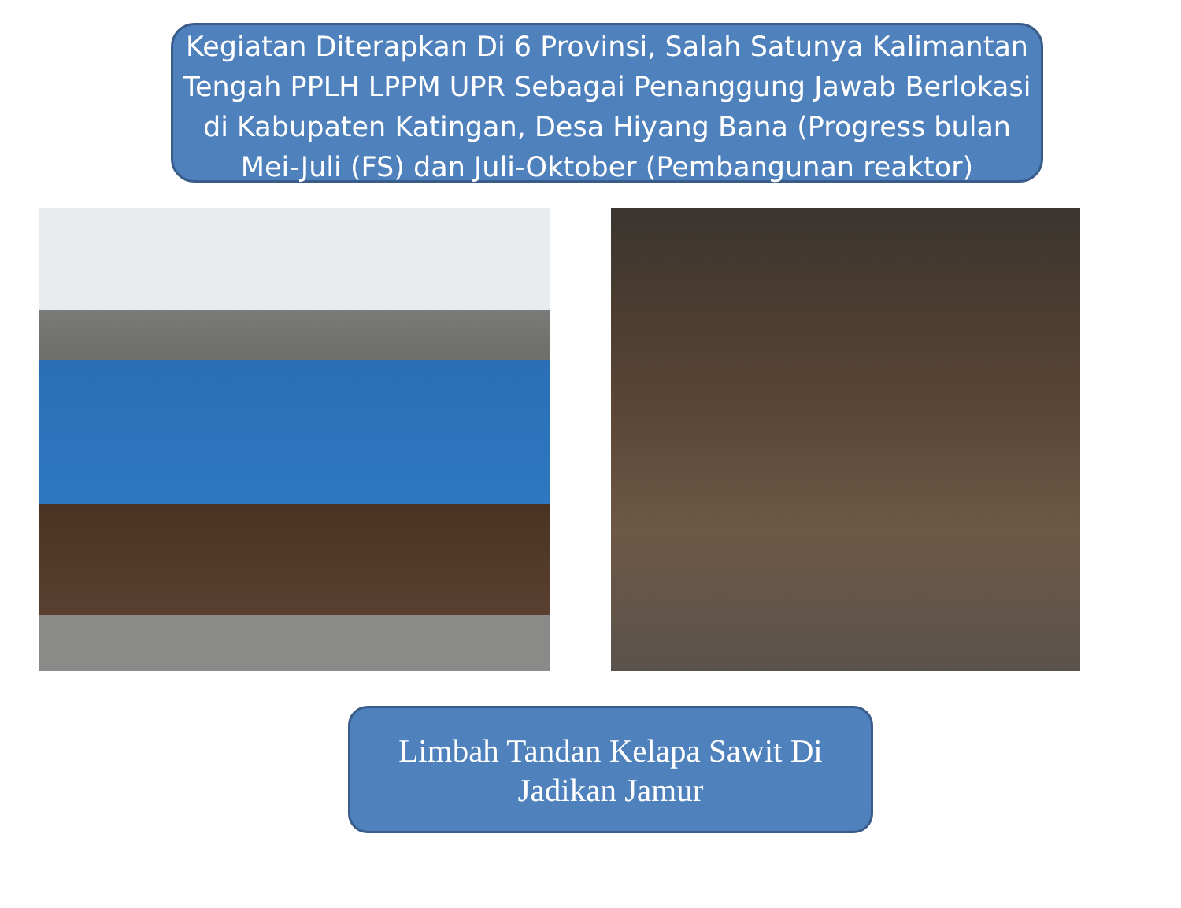Kegiatan Diterapkan Di 6 Provinsi, Salah Satunya Kalimantan Tengah PPLH LPPM UPR Sebagai Penanggung Jawab Berlokasi di Kabupaten Katingan, Desa Hiyang Bana (Progress bulan Mei-Juli (FS) dan Juli-Oktober (Pembangunan reaktor)
Limbah Tandan Kelapa Sawit Di Jadikan Jamur